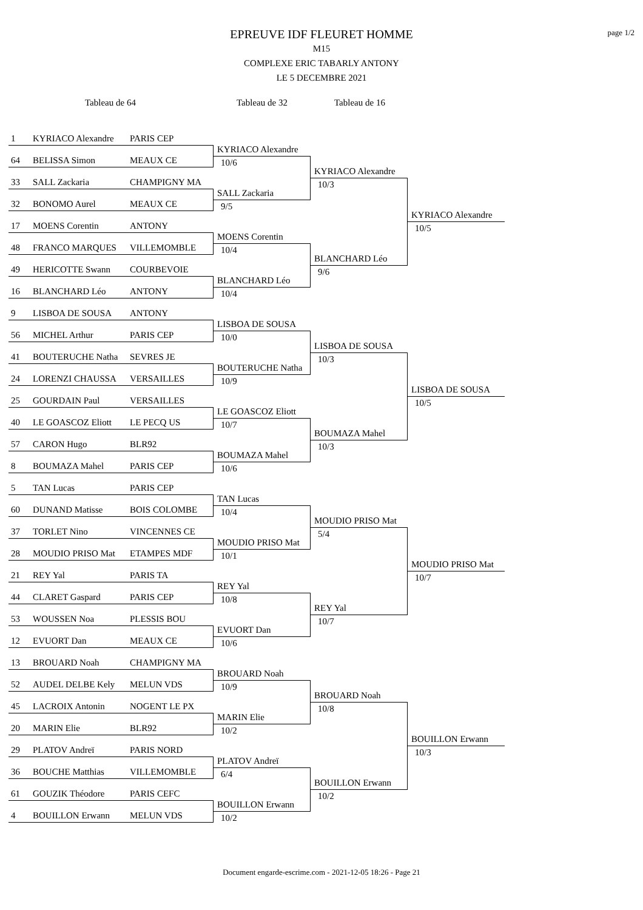page 1/2
EPREUVE IDF FLEURET HOMME
M15
COMPLEXE ERIC TABARLY ANTONY
LE 5 DECEMBRE 2021
Tableau de 64 Tableau de 32 Tableau de 16
1 KYRIACO Alexandre PARIS CEP
64 BELISSA Simon MEAUX CE
33 SALL Zackaria CHAMPIGNY MA
32 BONOMO Aurel MEAUX CE
17 MOENS Corentin ANTONY
48 FRANCO MARQUES VILLEMOMBLE
49 HERICOTTE Swann COURBEVOIE
16 BLANCHARD Léo ANTONY
9 LISBOA DE SOUSA ANTONY
56 MICHEL Arthur PARIS CEP
41 BOUTERUCHE Natha SEVRES JE
24 LORENZI CHAUSSA VERSAILLES
25 GOURDAIN Paul VERSAILLES
40 LE GOASCOZ Eliott LE PECQ US
57 CARON Hugo BLR92
8 BOUMAZA Mahel PARIS CEP
5 TAN Lucas PARIS CEP
60 DUNAND Matisse BOIS COLOMBE
37 TORLET Nino VINCENNES CE
28 MOUDIO PRISO Mat ETAMPES MDF
21 REY Yal PARIS TA
44 CLARET Gaspard PARIS CEP
53 WOUSSEN Noa PLESSIS BOU
12 EVUORT Dan MEAUX CE
13 BROUARD Noah CHAMPIGNY MA
52 AUDEL DELBE Kely MELUN VDS
45 LACROIX Antonin NOGENT LE PX
20 MARIN Elie BLR92
29 PLATOV Andreï PARIS NORD
36 BOUCHE Matthias VILLEMOMBLE
61 GOUZIK Théodore PARIS CEFC
4 BOUILLON Erwann MELUN VDS
KYRIACO Alexandre
10/6
SALL Zackaria
9/5
MOENS Corentin
10/4
BLANCHARD Léo
10/4
LISBOA DE SOUSA
10/0
BOUTERUCHE Natha
10/9
LE GOASCOZ Eliott
10/7
BOUMAZA Mahel
10/6
TAN Lucas
10/4
MOUDIO PRISO Mat
10/1
REY Yal
10/8
EVUORT Dan
10/6
BROUARD Noah
10/9
MARIN Elie
10/2
PLATOV Andreï
6/4
BOUILLON Erwann
10/2
KYRIACO Alexandre
10/3
BLANCHARD Léo
9/6
LISBOA DE SOUSA
10/3
BOUMAZA Mahel
10/3
MOUDIO PRISO Mat
5/4
REY Yal
10/7
BROUARD Noah
10/8
BOUILLON Erwann
10/2
KYRIACO Alexandre
10/5
LISBOA DE SOUSA
10/5
MOUDIO PRISO Mat
10/7
BOUILLON Erwann
10/3
Document engarde-escrime.com - 2021-12-05 18:26 - Page 21